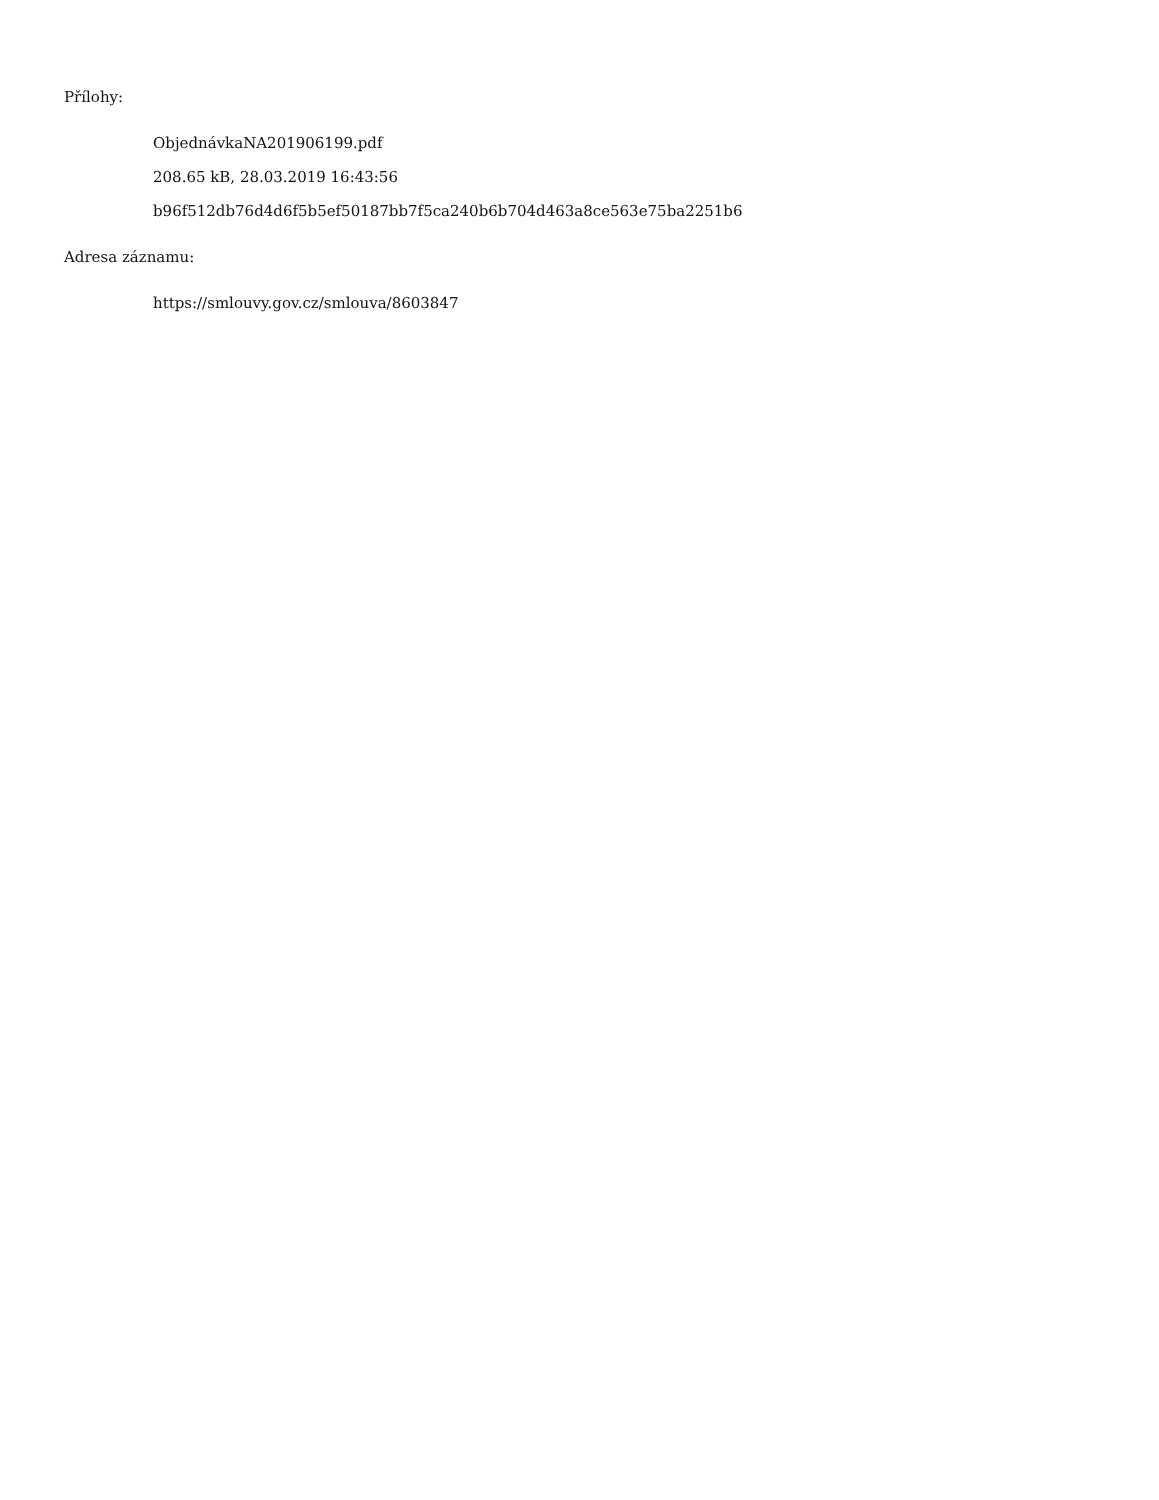Přílohy:
ObjednávkaNA201906199.pdf
208.65 kB, 28.03.2019 16:43:56
b96f512db76d4d6f5b5ef50187bb7f5ca240b6b704d463a8ce563e75ba2251b6
Adresa záznamu:
https://smlouvy.gov.cz/smlouva/8603847